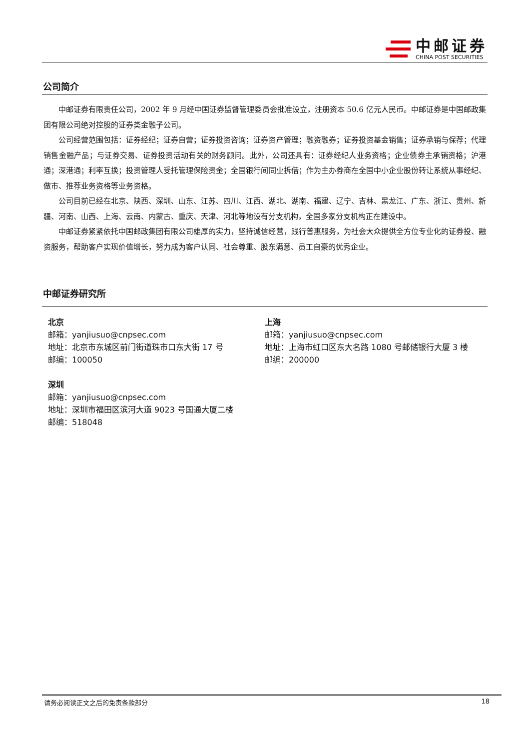中邮证券
CHINA POST SECURITIES
公司简介
中邮证券有限责任公司，2002 年 9 月经中国证券监督管理委员会批准设立，注册资本 50.6 亿元人民币。中邮证券是中国邮政集团有限公司绝对控股的证券类金融子公司。
公司经营范围包括：证券经纪；证券自营；证券投资咨询；证券资产管理；融资融券；证券投资基金销售；证券承销与保荐；代理销售金融产品；与证券交易、证券投资活动有关的财务顾问。此外，公司还具有：证券经纪人业务资格；企业债券主承销资格；沪港通；深港通；利率互换；投资管理人受托管理保险资金；全国银行间同业拆借；作为主办券商在全国中小企业股份转让系统从事经纪、做市、推荐业务资格等业务资格。
公司目前已经在北京、陕西、深圳、山东、江苏、四川、江西、湖北、湖南、福建、辽宁、吉林、黑龙江、广东、浙江、贵州、新疆、河南、山西、上海、云南、内蒙古、重庆、天津、河北等地设有分支机构，全国多家分支机构正在建设中。
中邮证券紧紧依托中国邮政集团有限公司雄厚的实力，坚持诚信经营，践行普惠服务，为社会大众提供全方位专业化的证券投、融资服务，帮助客户实现价值增长，努力成为客户认同、社会尊重、股东满意、员工自豪的优秀企业。
中邮证券研究所
北京
邮箱：yanjiusuo@cnpsec.com
地址：北京市东城区前门街道珠市口东大街 17 号
邮编：100050
深圳
邮箱：yanjiusuo@cnpsec.com
地址：深圳市福田区滨河大道 9023 号国通大厦二楼
邮编：518048
上海
邮箱：yanjiusuo@cnpsec.com
地址：上海市虹口区东大名路 1080 号邮储银行大厦 3 楼
邮编：200000
请务必阅读正文之后的免责条款部分 18